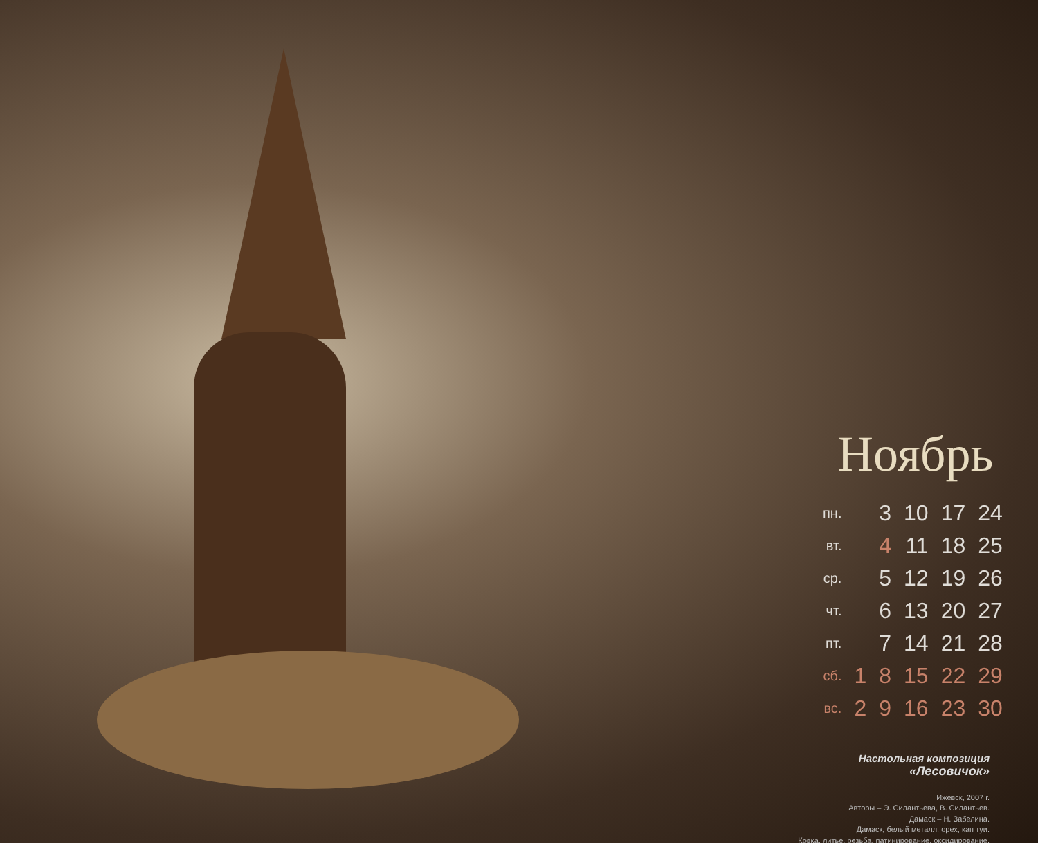Ноябрь
| пн. | | 3 | 10 | 17 | 24 |
| вт. | | 4 | 11 | 18 | 25 |
| ср. | | 5 | 12 | 19 | 26 |
| чт. | | 6 | 13 | 20 | 27 |
| пт. | | 7 | 14 | 21 | 28 |
| сб. | 1 | 8 | 15 | 22 | 29 |
| вс. | 2 | 9 | 16 | 23 | 30 |
Настольная композиция
«Лесовичок»
Ижевск, 2007 г.
Авторы – Э. Силантьева, В. Силантьев.
Дамаск – Н. Забелина.
Дамаск, белый металл, орех, кап туи.
Ковка, литье, резьба, патинирование, оксидирование.